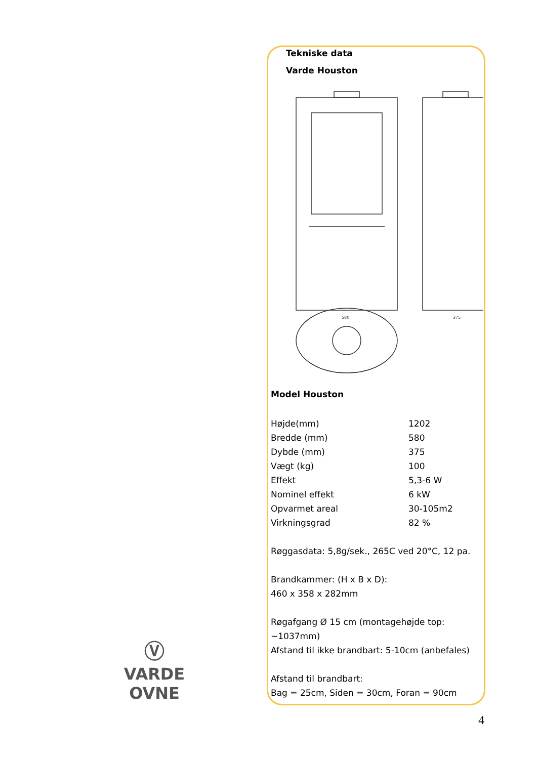Tekniske data
Varde Houston
580
375
Model Houston
| Højde(mm) | 1202 |
| Bredde (mm) | 580 |
| Dybde (mm) | 375 |
| Vægt (kg) | 100 |
| Effekt | 5,3-6 W |
| Nominel effekt | 6 kW |
| Opvarmet areal | 30-105m2 |
| Virkningsgrad | 82 % |
Røggasdata: 5,8g/sek., 265C ved 20°C, 12 pa.
Brandkammer: (H x B x D):
460 x 358 x 282mm
Røgafgang Ø 15 cm (montagehøjde top:
~1037mm)
Afstand til ikke brandbart: 5-10cm (anbefales)
Afstand til brandbart:
Bag = 25cm, Siden = 30cm, Foran = 90cm
Ⓥ
VARDE OVNE
4